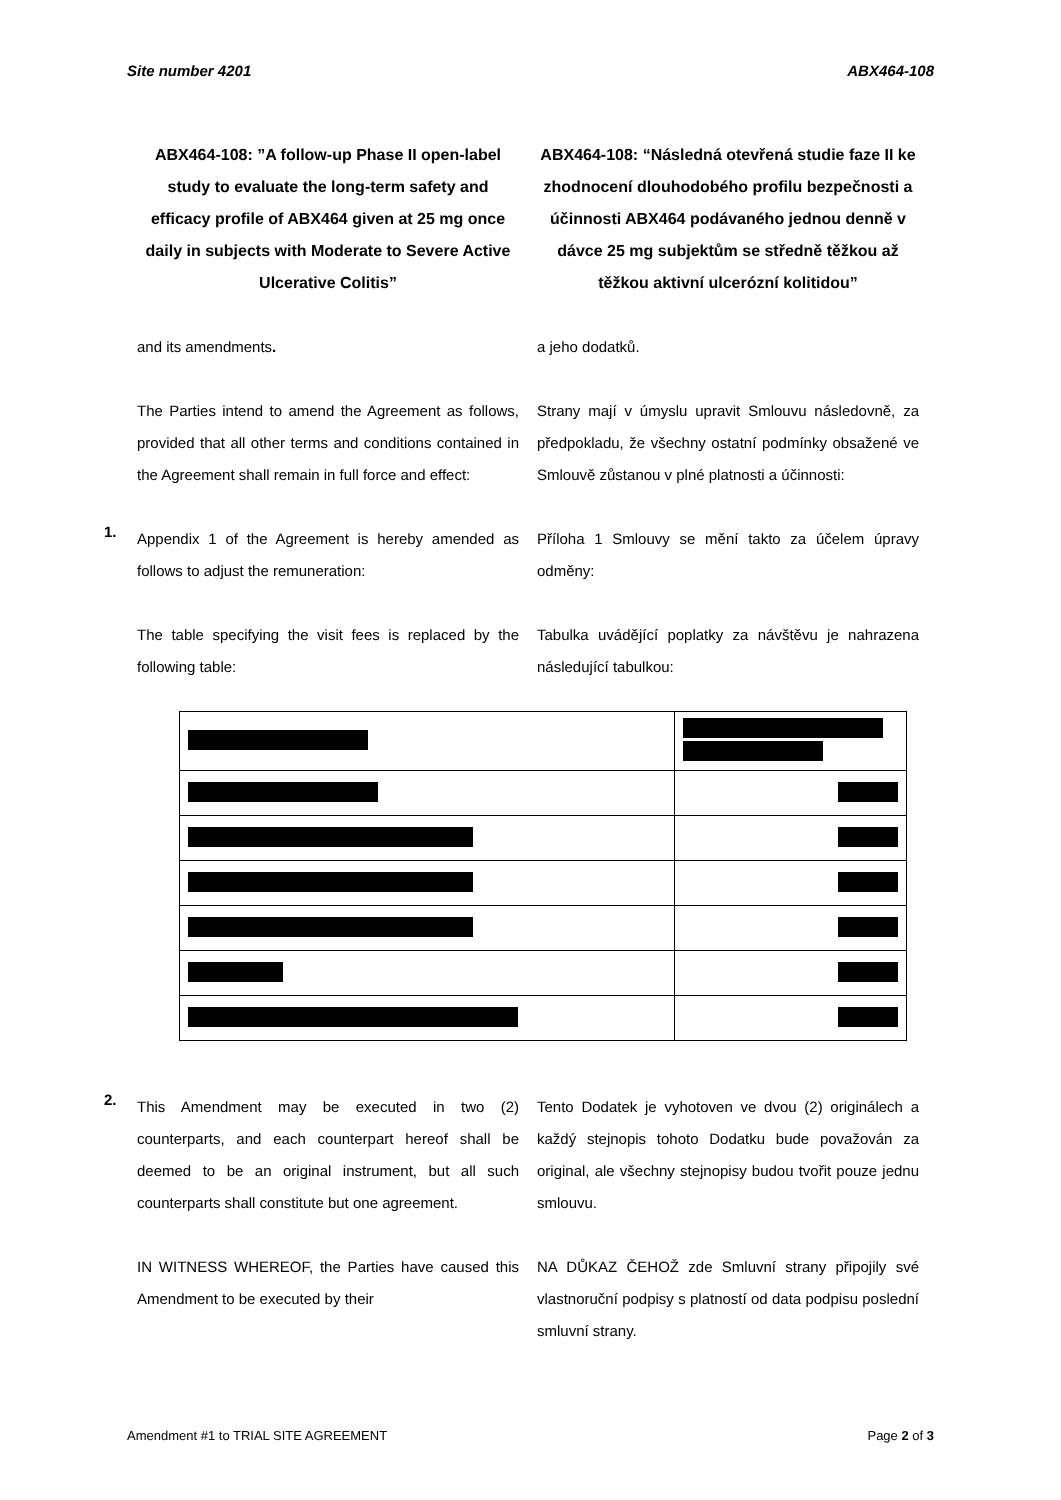Site number 4201 ABX464-108
ABX464-108: ”A follow-up Phase II open-label study to evaluate the long-term safety and efficacy profile of ABX464 given at 25 mg once daily in subjects with Moderate to Severe Active Ulcerative Colitis”
ABX464-108: “Následná otevřená studie faze II ke zhodnocení dlouhodobého profilu bezpečnosti a účinnosti ABX464 podávaného jednou denně v dávce 25 mg subjektům se středně těžkou až těžkou aktivní ulcerózní kolitidou”
and its amendments. a jeho dodatků.
The Parties intend to amend the Agreement as follows, provided that all other terms and conditions contained in the Agreement shall remain in full force and effect:
Strany mají v úmyslu upravit Smlouvu následovně, za předpokladu, že všechny ostatní podmínky obsažené ve Smlouvě zůstanou v plné platnosti a účinnosti:
1.
Appendix 1 of the Agreement is hereby amended as follows to adjust the remuneration:
Příloha 1 Smlouvy se mění takto za účelem úpravy odměny:
The table specifying the visit fees is replaced by the following table:
Tabulka uvádějící poplatky za návštěvu je nahrazena následující tabulkou:
2.
This Amendment may be executed in two (2) counterparts, and each counterpart hereof shall be deemed to be an original instrument, but all such counterparts shall constitute but one agreement.
Tento Dodatek je vyhotoven ve dvou (2) originálech a každý stejnopis tohoto Dodatku bude považován za original, ale všechny stejnopisy budou tvořit pouze jednu smlouvu.
IN WITNESS WHEREOF, the Parties have caused this Amendment to be executed by their
NA DŮKAZ ČEHOŽ zde Smluvní strany připojily své vlastnoruční podpisy s platností od data podpisu poslední smluvní strany.
Amendment #1 to TRIAL SITE AGREEMENT Page 2 of 3